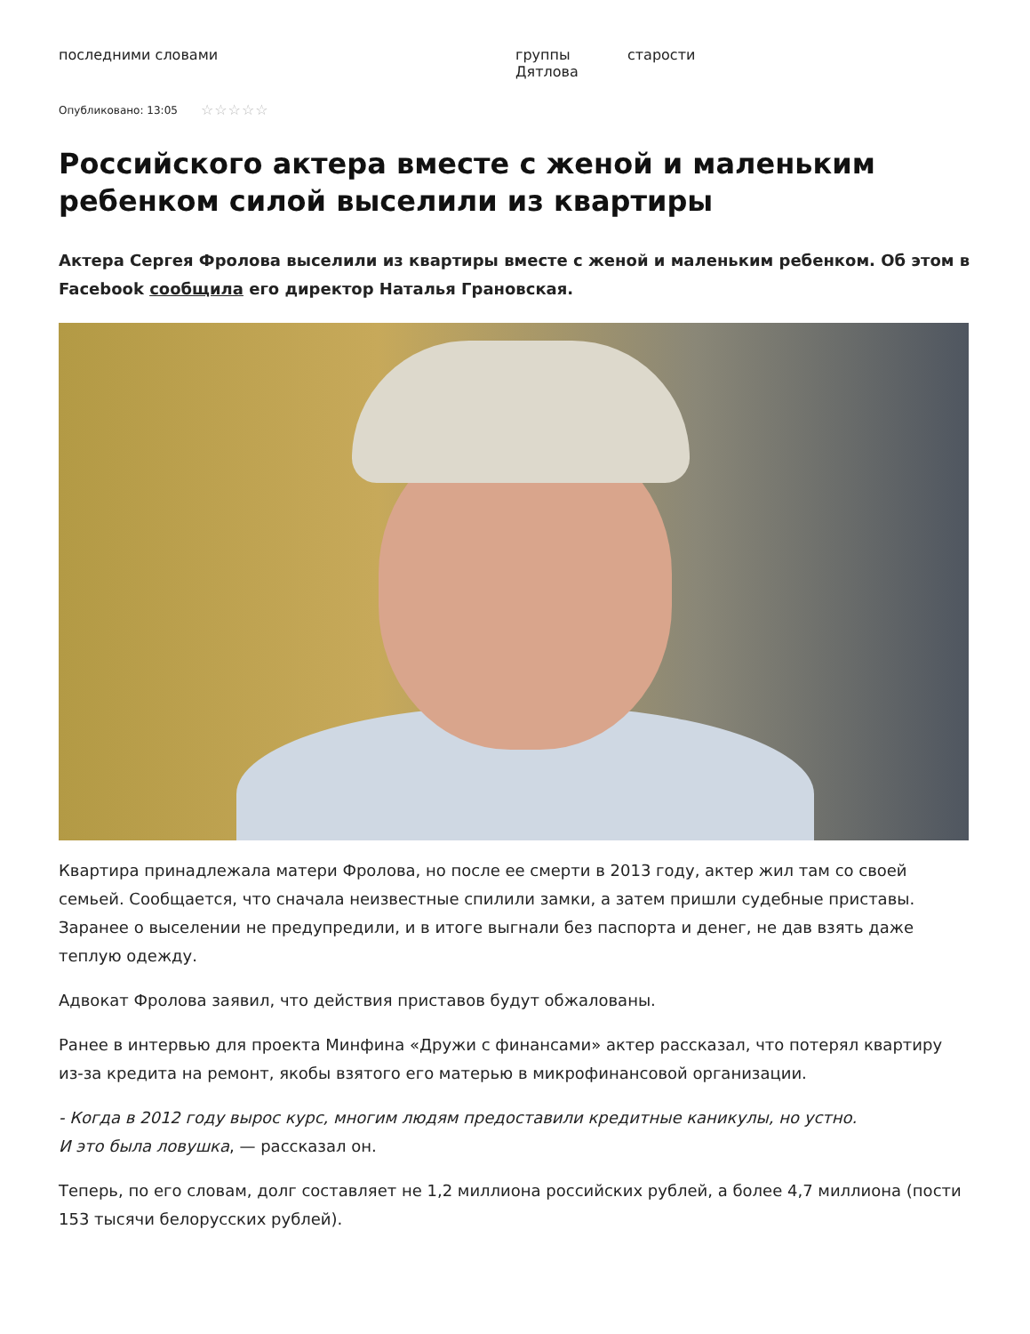последними словами группы Дятлова старости
Опубликовано: 13:05 ☆☆☆☆☆
Российского актера вместе с женой и маленьким ребенком силой выселили из квартиры
Актера Сергея Фролова выселили из квартиры вместе с женой и маленьким ребенком. Об этом в Facebook сообщила его директор Наталья Грановская.
Квартира принадлежала матери Фролова, но после ее смерти в 2013 году, актер жил там со своей семьей. Сообщается, что сначала неизвестные спилили замки, а затем пришли судебные приставы. Заранее о выселении не предупредили, и в итоге выгнали без паспорта и денег, не дав взять даже теплую одежду.
Адвокат Фролова заявил, что действия приставов будут обжалованы.
Ранее в интервью для проекта Минфина «Дружи с финансами» актер рассказал, что потерял квартиру из-за кредита на ремонт, якобы взятого его матерью в микрофинансовой организации.
- Когда в 2012 году вырос курс, многим людям предоставили кредитные каникулы, но устно.
И это была ловушка, — рассказал он.
Теперь, по его словам, долг составляет не 1,2 миллиона российских рублей, а более 4,7 миллиона (пости 153 тысячи белорусских рублей).